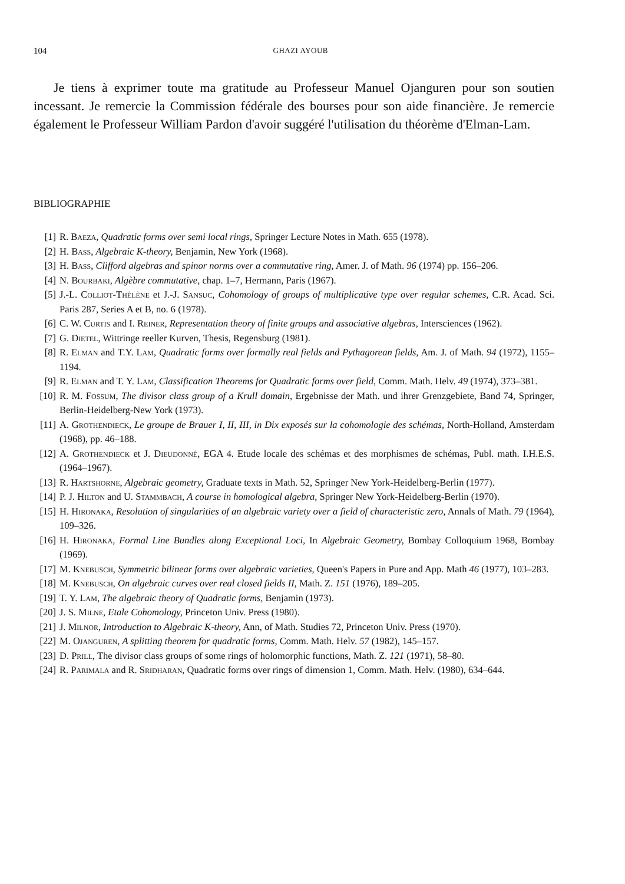104 GHAZI AYOUB
Je tiens à exprimer toute ma gratitude au Professeur Manuel Ojanguren pour son soutien incessant. Je remercie la Commission fédérale des bourses pour son aide financière. Je remercie également le Professeur William Pardon d'avoir suggéré l'utilisation du théorème d'Elman-Lam.
BIBLIOGRAPHIE
[1] R. Baeza, Quadratic forms over semi local rings, Springer Lecture Notes in Math. 655 (1978).
[2] H. Bass, Algebraic K-theory, Benjamin, New York (1968).
[3] H. Bass, Clifford algebras and spinor norms over a commutative ring, Amer. J. of Math. 96 (1974) pp. 156–206.
[4] N. Bourbaki, Algèbre commutative, chap. 1–7, Hermann, Paris (1967).
[5] J.-L. Colliot-Thélène et J.-J. Sansuc, Cohomology of groups of multiplicative type over regular schemes, C.R. Acad. Sci. Paris 287, Series A et B, no. 6 (1978).
[6] C. W. Curtis and I. Reiner, Representation theory of finite groups and associative algebras, Intersciences (1962).
[7] G. Dietel, Wittringe reeller Kurven, Thesis, Regensburg (1981).
[8] R. Elman and T.Y. Lam, Quadratic forms over formally real fields and Pythagorean fields, Am. J. of Math. 94 (1972), 1155–1194.
[9] R. Elman and T. Y. Lam, Classification Theorems for Quadratic forms over field, Comm. Math. Helv. 49 (1974), 373–381.
[10] R. M. Fossum, The divisor class group of a Krull domain, Ergebnisse der Math. und ihrer Grenzgebiete, Band 74, Springer, Berlin-Heidelberg-New York (1973).
[11] A. Grothendieck, Le groupe de Brauer I, II, III, in Dix exposés sur la cohomologie des schémas, North-Holland, Amsterdam (1968), pp. 46–188.
[12] A. Grothendieck et J. Dieudonné, EGA 4. Etude locale des schémas et des morphismes de schémas, Publ. math. I.H.E.S. (1964–1967).
[13] R. Hartshorne, Algebraic geometry, Graduate texts in Math. 52, Springer New York-Heidelberg-Berlin (1977).
[14] P. J. Hilton and U. Stammbach, A course in homological algebra, Springer New York-Heidelberg-Berlin (1970).
[15] H. Hironaka, Resolution of singularities of an algebraic variety over a field of characteristic zero, Annals of Math. 79 (1964), 109–326.
[16] H. Hironaka, Formal Line Bundles along Exceptional Loci, In Algebraic Geometry, Bombay Colloquium 1968, Bombay (1969).
[17] M. Knebusch, Symmetric bilinear forms over algebraic varieties, Queen's Papers in Pure and App. Math 46 (1977), 103–283.
[18] M. Knebusch, On algebraic curves over real closed fields II, Math. Z. 151 (1976), 189–205.
[19] T. Y. Lam, The algebraic theory of Quadratic forms, Benjamin (1973).
[20] J. S. Milne, Etale Cohomology, Princeton Univ. Press (1980).
[21] J. Milnor, Introduction to Algebraic K-theory, Ann, of Math. Studies 72, Princeton Univ. Press (1970).
[22] M. Ojanguren, A splitting theorem for quadratic forms, Comm. Math. Helv. 57 (1982), 145–157.
[23] D. Prill, The divisor class groups of some rings of holomorphic functions, Math. Z. 121 (1971), 58–80.
[24] R. Parimala and R. Sridharan, Quadratic forms over rings of dimension 1, Comm. Math. Helv. (1980), 634–644.